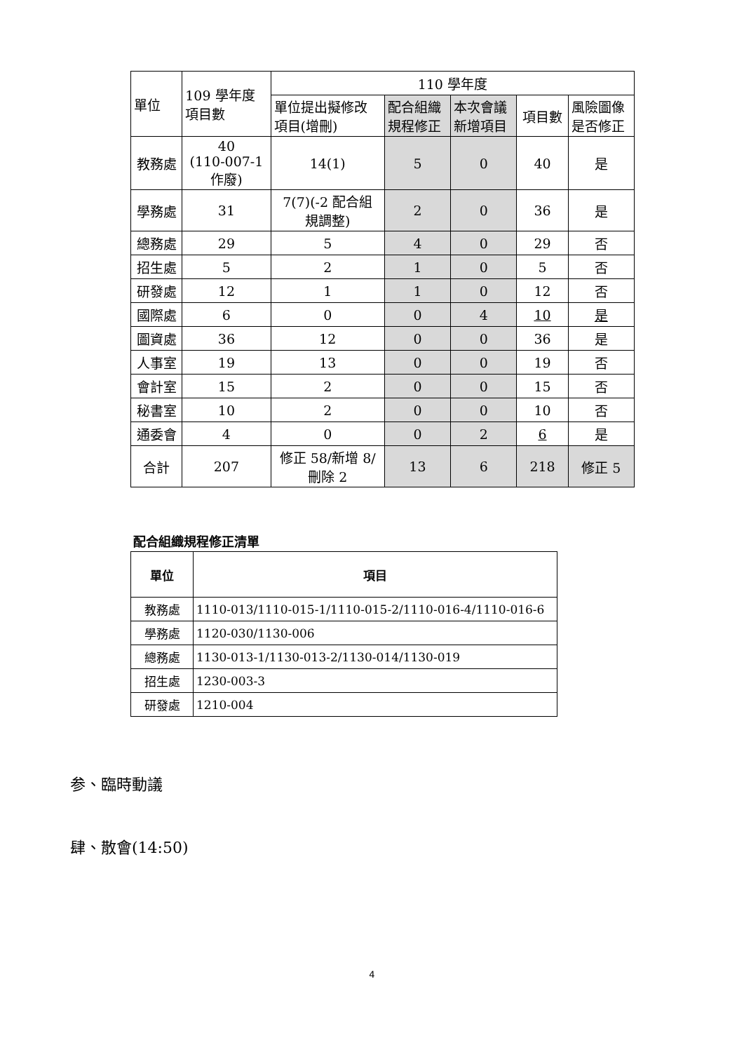| 單位 | 109 學年度 項目數 | 110 學年度 | | | | |
| --- | --- | --- | --- | --- | --- | --- |
| | | 單位提出擬修改 項目(增刪) | 配合組織 規程修正 | 本次會議 新增項目 | 項目數 | 風險圖像 是否修正 |
| 教務處 | 40 (110-007-1 作廢) | 14(1) | 5 | 0 | 40 | 是 |
| 學務處 | 31 | 7(7)(-2 配合組 規調整) | 2 | 0 | 36 | 是 |
| 總務處 | 29 | 5 | 4 | 0 | 29 | 否 |
| 招生處 | 5 | 2 | 1 | 0 | 5 | 否 |
| 研發處 | 12 | 1 | 1 | 0 | 12 | 否 |
| 國際處 | 6 | 0 | 0 | 4 | 10 | 是 |
| 圖資處 | 36 | 12 | 0 | 0 | 36 | 是 |
| 人事室 | 19 | 13 | 0 | 0 | 19 | 否 |
| 會計室 | 15 | 2 | 0 | 0 | 15 | 否 |
| 秘書室 | 10 | 2 | 0 | 0 | 10 | 否 |
| 通委會 | 4 | 0 | 0 | 2 | 6 | 是 |
| 合計 | 207 | 修正 58/新增 8/ 刪除 2 | 13 | 6 | 218 | 修正 5 |
配合組織規程修正清單
| 單位 | 項目 |
| 教務處 | 1110-013/1110-015-1/1110-015-2/1110-016-4/1110-016-6 |
| 學務處 | 1120-030/1130-006 |
| 總務處 | 1130-013-1/1130-013-2/1130-014/1130-019 |
| 招生處 | 1230-003-3 |
| 研發處 | 1210-004 |
参、臨時動議
肆、散會(14:50)
4